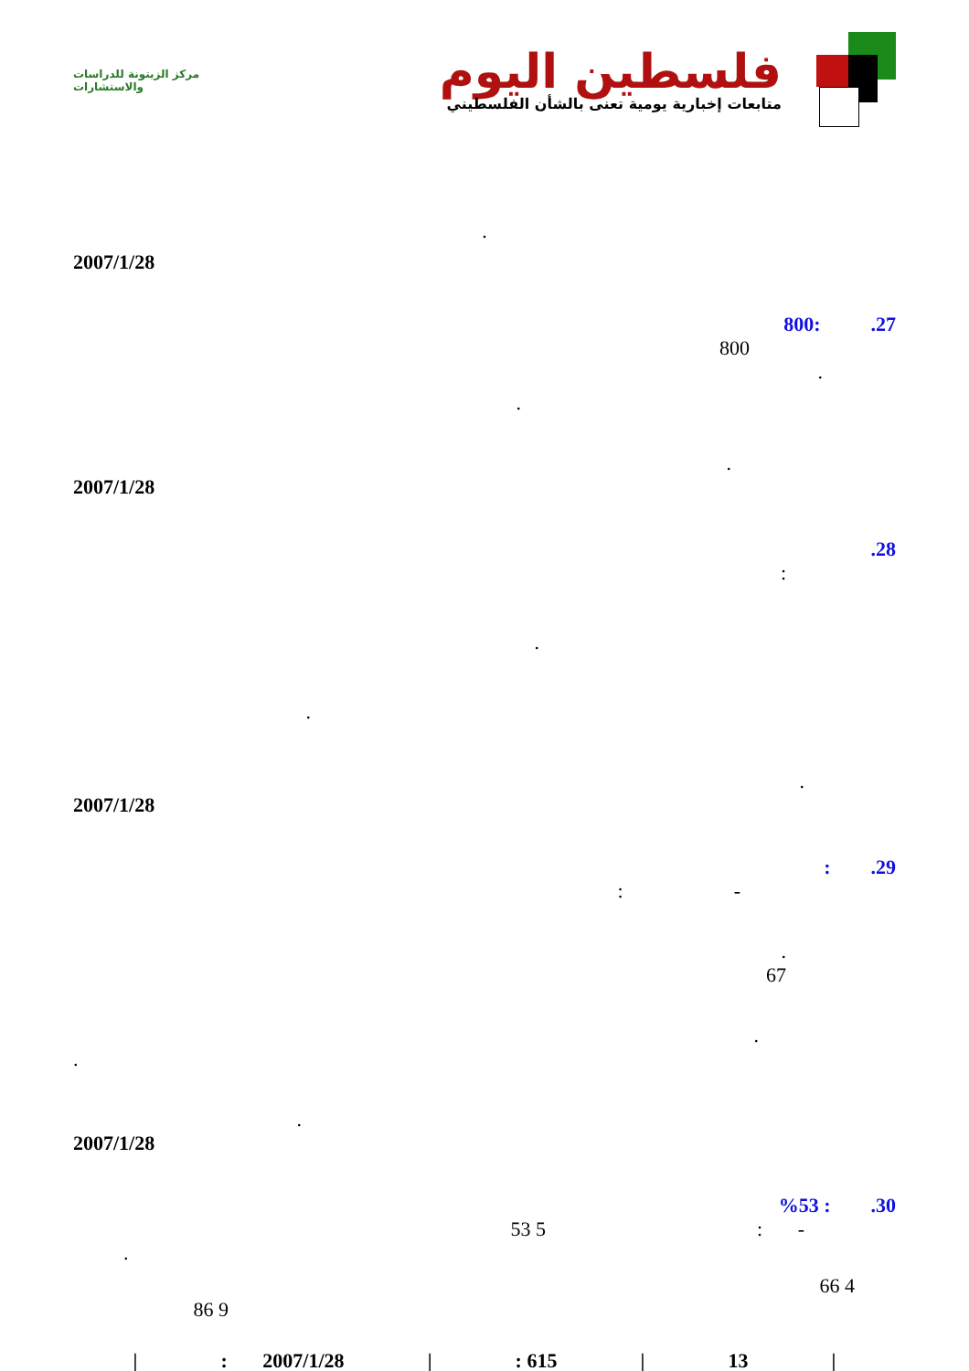مركز الزيتونة للدراسات والاستشارات
فلسطين اليوم
متابعات إخبارية يومية تعنى بالشأن الفلسطيني
.
2007/1/28
27. :800
800
.
.
.
2007/1/28
28.
:
.
.
.
2007/1/28
29. :
- :
.
67
.
.
.
2007/1/28
30. : %53
- : 5 53
.
4 66
9 86
|: 2007/1/28 |: 615 | 13 |